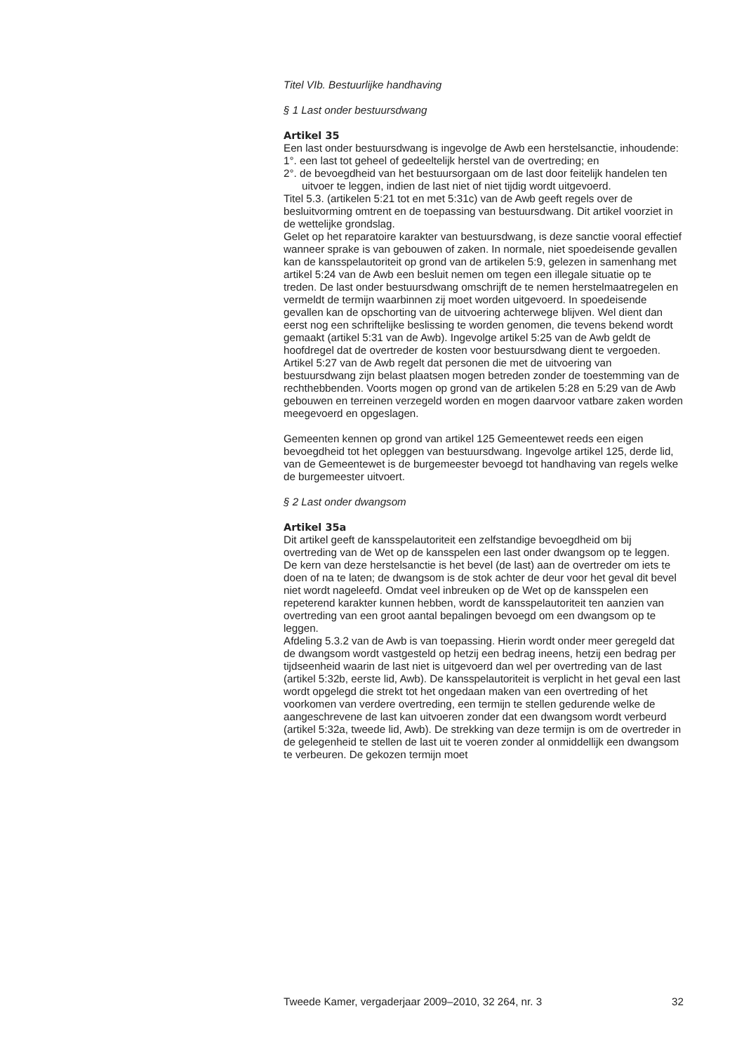Titel VIb. Bestuurlijke handhaving
§ 1 Last onder bestuursdwang
Artikel 35
Een last onder bestuursdwang is ingevolge de Awb een herstelsanctie, inhoudende:
1°. een last tot geheel of gedeeltelijk herstel van de overtreding; en
2°. de bevoegdheid van het bestuursorgaan om de last door feitelijk handelen ten uitvoer te leggen, indien de last niet of niet tijdig wordt uitgevoerd.
Titel 5.3. (artikelen 5:21 tot en met 5:31c) van de Awb geeft regels over de besluitvorming omtrent en de toepassing van bestuursdwang. Dit artikel voorziet in de wettelijke grondslag.
Gelet op het reparatoire karakter van bestuursdwang, is deze sanctie vooral effectief wanneer sprake is van gebouwen of zaken. In normale, niet spoedeisende gevallen kan de kansspelautoriteit op grond van de artikelen 5:9, gelezen in samenhang met artikel 5:24 van de Awb een besluit nemen om tegen een illegale situatie op te treden. De last onder bestuursdwang omschrijft de te nemen herstelmaatregelen en vermeldt de termijn waarbinnen zij moet worden uitgevoerd. In spoedeisende gevallen kan de opschorting van de uitvoering achterwege blijven. Wel dient dan eerst nog een schriftelijke beslissing te worden genomen, die tevens bekend wordt gemaakt (artikel 5:31 van de Awb). Ingevolge artikel 5:25 van de Awb geldt de hoofdregel dat de overtreder de kosten voor bestuursdwang dient te vergoeden.
Artikel 5:27 van de Awb regelt dat personen die met de uitvoering van bestuursdwang zijn belast plaatsen mogen betreden zonder de toestemming van de rechthebbenden. Voorts mogen op grond van de artikelen 5:28 en 5:29 van de Awb gebouwen en terreinen verzegeld worden en mogen daarvoor vatbare zaken worden meegevoerd en opgeslagen.
Gemeenten kennen op grond van artikel 125 Gemeentewet reeds een eigen bevoegdheid tot het opleggen van bestuursdwang. Ingevolge artikel 125, derde lid, van de Gemeentewet is de burgemeester bevoegd tot handhaving van regels welke de burgemeester uitvoert.
§ 2 Last onder dwangsom
Artikel 35a
Dit artikel geeft de kansspelautoriteit een zelfstandige bevoegdheid om bij overtreding van de Wet op de kansspelen een last onder dwangsom op te leggen. De kern van deze herstelsanctie is het bevel (de last) aan de overtreder om iets te doen of na te laten; de dwangsom is de stok achter de deur voor het geval dit bevel niet wordt nageleefd. Omdat veel inbreuken op de Wet op de kansspelen een repeterend karakter kunnen hebben, wordt de kansspelautoriteit ten aanzien van overtreding van een groot aantal bepalingen bevoegd om een dwangsom op te leggen.
Afdeling 5.3.2 van de Awb is van toepassing. Hierin wordt onder meer geregeld dat de dwangsom wordt vastgesteld op hetzij een bedrag ineens, hetzij een bedrag per tijdseenheid waarin de last niet is uitgevoerd dan wel per overtreding van de last (artikel 5:32b, eerste lid, Awb). De kansspelautoriteit is verplicht in het geval een last wordt opgelegd die strekt tot het ongedaan maken van een overtreding of het voorkomen van verdere overtreding, een termijn te stellen gedurende welke de aangeschrevene de last kan uitvoeren zonder dat een dwangsom wordt verbeurd (artikel 5:32a, tweede lid, Awb). De strekking van deze termijn is om de overtreder in de gelegenheid te stellen de last uit te voeren zonder al onmiddellijk een dwangsom te verbeuren. De gekozen termijn moet
Tweede Kamer, vergaderjaar 2009–2010, 32 264, nr. 3 32